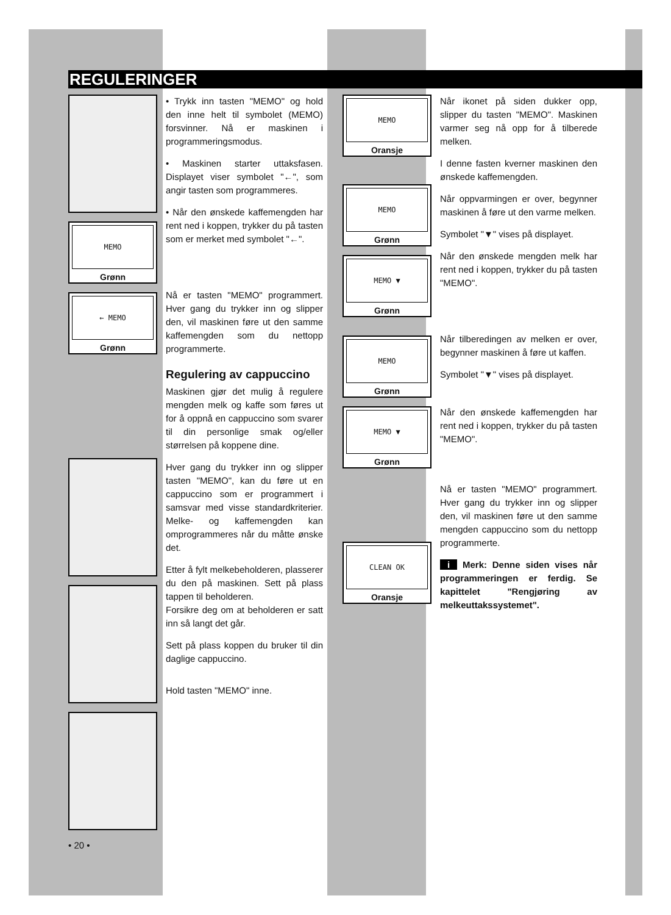REGULERINGER
MEMO
Grønn
← MEMO
Grønn
• 20 •
• Trykk inn tasten "MEMO" og hold den inne helt til symbolet (MEMO) forsvinner. Nå er maskinen i programmeringsmodus.
• Maskinen starter uttaksfasen. Displayet viser symbolet "←", som angir tasten som programmeres.
• Når den ønskede kaffemengden har rent ned i koppen, trykker du på tasten som er merket med symbolet "←".
Nå er tasten "MEMO" programmert. Hver gang du trykker inn og slipper den, vil maskinen føre ut den samme kaffemengden som du nettopp programmerte.
Regulering av cappuccino
Maskinen gjør det mulig å regulere mengden melk og kaffe som føres ut for å oppnå en cappuccino som svarer til din personlige smak og/eller størrelsen på koppene dine.
Hver gang du trykker inn og slipper tasten "MEMO", kan du føre ut en cappuccino som er programmert i samsvar med visse standardkriterier. Melke- og kaffemengden kan omprogrammeres når du måtte ønske det.
Etter å fylt melkebeholderen, plasserer du den på maskinen. Sett på plass tappen til beholderen.
Forsikre deg om at beholderen er satt inn så langt det går.
Sett på plass koppen du bruker til din daglige cappuccino.
Hold tasten "MEMO" inne.
MEMO
Oransje
MEMO
Grønn
MEMO ▼
Grønn
MEMO
Grønn
MEMO ▼
Grønn
CLEAN OK
Oransje
Når ikonet på siden dukker opp, slipper du tasten "MEMO". Maskinen varmer seg nå opp for å tilberede melken.
I denne fasten kverner maskinen den ønskede kaffemengden.
Når oppvarmingen er over, begynner maskinen å føre ut den varme melken.
Symbolet "▼" vises på displayet.
Når den ønskede mengden melk har rent ned i koppen, trykker du på tasten "MEMO".
Når tilberedingen av melken er over, begynner maskinen å føre ut kaffen.
Symbolet "▼" vises på displayet.
Når den ønskede kaffemengden har rent ned i koppen, trykker du på tasten "MEMO".
Nå er tasten "MEMO" programmert. Hver gang du trykker inn og slipper den, vil maskinen føre ut den samme mengden cappuccino som du nettopp programmerte.
i Merk: Denne siden vises når programmeringen er ferdig. Se kapittelet "Rengjøring av melkeuttakssystemet".